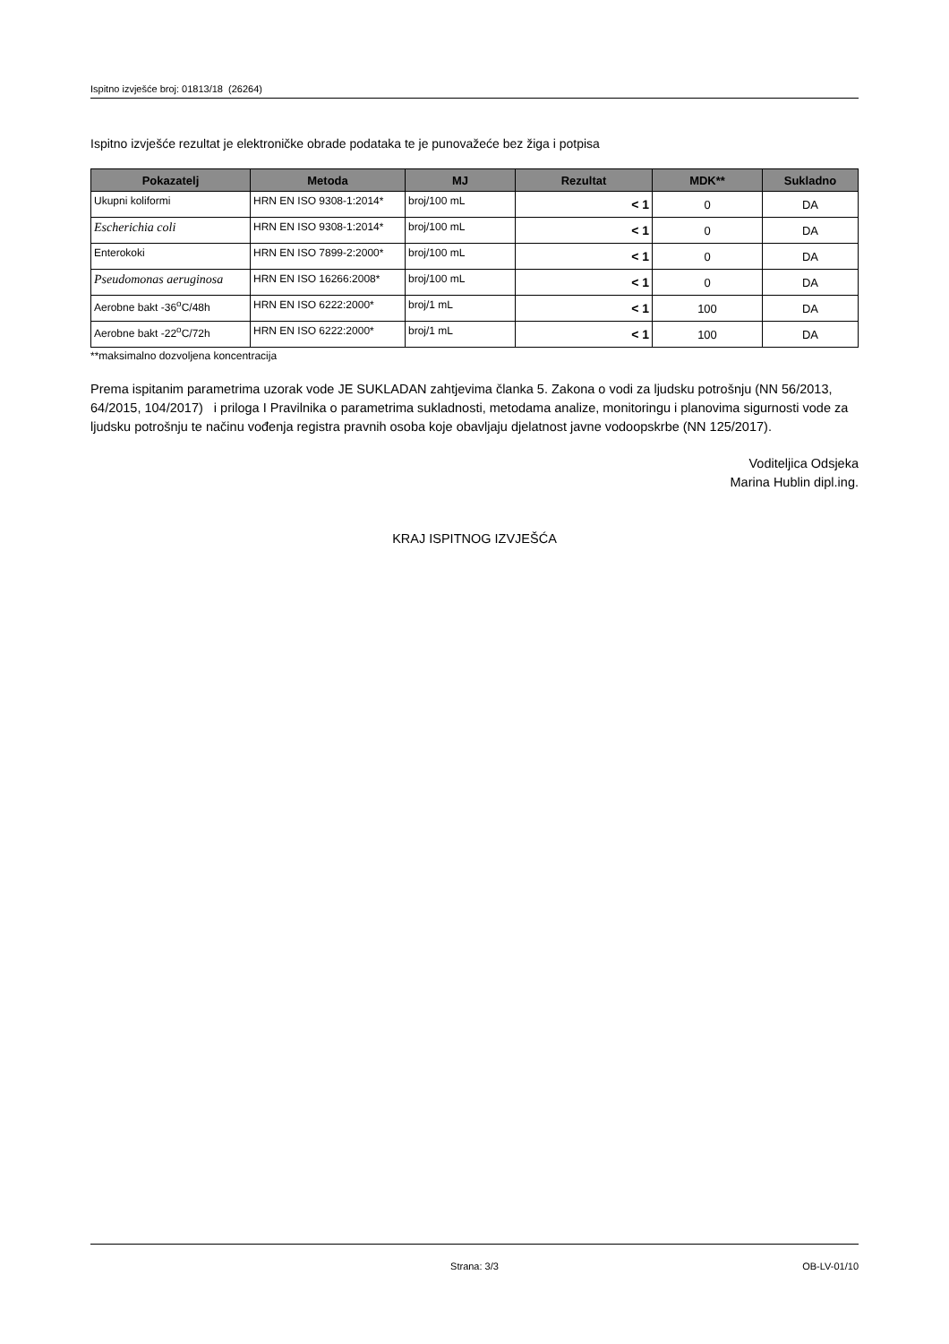Ispitno izvješće broj: 01813/18 (26264)
Ispitno izvješće rezultat je elektroničke obrade podataka te je punovažeće bez žiga i potpisa
| Pokazatelj | Metoda | MJ | Rezultat | MDK** | Sukladno |
| --- | --- | --- | --- | --- | --- |
| Ukupni koliformi | HRN EN ISO 9308-1:2014* | broj/100 mL | < 1 | 0 | DA |
| Escherichia coli | HRN EN ISO 9308-1:2014* | broj/100 mL | < 1 | 0 | DA |
| Enterokoki | HRN EN ISO 7899-2:2000* | broj/100 mL | < 1 | 0 | DA |
| Pseudomonas aeruginosa | HRN EN ISO 16266:2008* | broj/100 mL | < 1 | 0 | DA |
| Aerobne bakt -36<sup>o</sup>C/48h | HRN EN ISO 6222:2000* | broj/1 mL | < 1 | 100 | DA |
| Aerobne bakt -22<sup>o</sup>C/72h | HRN EN ISO 6222:2000* | broj/1 mL | < 1 | 100 | DA |
**maksimalno dozvoljena koncentracija
Prema ispitanim parametrima uzorak vode JE SUKLADAN zahtjevima članka 5. Zakona o vodi za ljudsku potrošnju (NN 56/2013, 64/2015, 104/2017) i priloga I Pravilnika o parametrima sukladnosti, metodama analize, monitoringu i planovima sigurnosti vode za ljudsku potrošnju te načinu vođenja registra pravnih osoba koje obavljaju djelatnost javne vodoopskrbe (NN 125/2017).
Voditeljica Odsjeka
Marina Hublin dipl.ing.
KRAJ ISPITNOG IZVJEŠĆA
Strana: 3/3 OB-LV-01/10